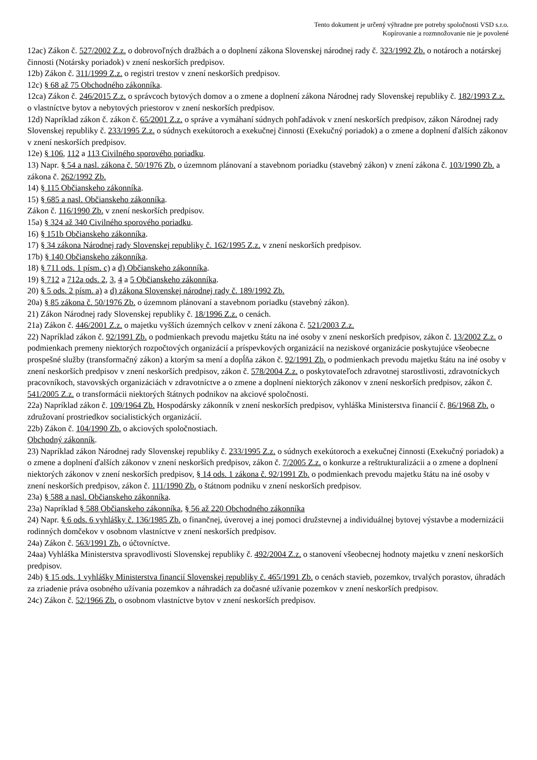Tento dokument je určený výhradne pre potreby spoločnosti VSD s.r.o.
Kopírovanie a rozmnožovanie nie je povolené
12ac) Zákon č. 527/2002 Z.z. o dobrovoľných dražbách a o doplnení zákona Slovenskej národnej rady č. 323/1992 Zb. o notároch a notárskej činnosti (Notársky poriadok) v znení neskorších predpisov.
12b) Zákon č. 311/1999 Z.z. o registri trestov v znení neskorších predpisov.
12c) § 68 až 75 Obchodného zákonníka.
12ca) Zákon č. 246/2015 Z.z. o správcoch bytových domov a o zmene a doplnení zákona Národnej rady Slovenskej republiky č. 182/1993 Z.z. o vlastníctve bytov a nebytových priestorov v znení neskorších predpisov.
12d) Napríklad zákon č. zákon č. 65/2001 Z.z. o správe a vymáhaní súdnych pohľadávok v znení neskorších predpisov, zákon Národnej rady Slovenskej republiky č. 233/1995 Z.z. o súdnych exekútoroch a exekučnej činnosti (Exekučný poriadok) a o zmene a doplnení ďalších zákonov v znení neskorších predpisov.
12e) § 106, 112 a 113 Civilného sporového poriadku.
13) Napr. § 54 a nasl. zákona č. 50/1976 Zb. o územnom plánovaní a stavebnom poriadku (stavebný zákon) v znení zákona č. 103/1990 Zb. a zákona č. 262/1992 Zb.
14) § 115 Občianskeho zákonníka.
15) § 685 a nasl. Občianskeho zákonníka.
Zákon č. 116/1990 Zb. v znení neskorších predpisov.
15a) § 324 až 340 Civilného sporového poriadku.
16) § 151b Občianskeho zákonníka.
17) § 34 zákona Národnej rady Slovenskej republiky č. 162/1995 Z.z. v znení neskorších predpisov.
17b) § 140 Občianskeho zákonníka.
18) § 711 ods. 1 písm. c) a d) Občianskeho zákonníka.
19) § 712 a 712a ods. 2, 3, 4 a 5 Občianskeho zákonníka.
20) § 5 ods. 2 písm. a) a d) zákona Slovenskej národnej rady č. 189/1992 Zb.
20a) § 85 zákona č. 50/1976 Zb. o územnom plánovaní a stavebnom poriadku (stavebný zákon).
21) Zákon Národnej rady Slovenskej republiky č. 18/1996 Z.z. o cenách.
21a) Zákon č. 446/2001 Z.z. o majetku vyšších územných celkov v znení zákona č. 521/2003 Z.z.
22) Napríklad zákon č. 92/1991 Zb. o podmienkach prevodu majetku štátu na iné osoby v znení neskorších predpisov, zákon č. 13/2002 Z.z. o podmienkach premeny niektorých rozpočtových organizácií a príspevkových organizácií na neziskové organizácie poskytujúce všeobecne prospešné služby (transformačný zákon) a ktorým sa mení a dopĺňa zákon č. 92/1991 Zb. o podmienkach prevodu majetku štátu na iné osoby v znení neskorších predpisov v znení neskorších predpisov, zákon č. 578/2004 Z.z. o poskytovateľoch zdravotnej starostlivosti, zdravotníckych pracovníkoch, stavovských organizáciách v zdravotníctve a o zmene a doplnení niektorých zákonov v znení neskorších predpisov, zákon č. 541/2005 Z.z. o transformácii niektorých štátnych podnikov na akciové spoločnosti.
22a) Napríklad zákon č. 109/1964 Zb. Hospodársky zákonník v znení neskorších predpisov, vyhláška Ministerstva financií č. 86/1968 Zb. o združovaní prostriedkov socialistických organizácií.
22b) Zákon č. 104/1990 Zb. o akciových spoločnostiach.
Obchodný zákonník.
23) Napríklad zákon Národnej rady Slovenskej republiky č. 233/1995 Z.z. o súdnych exekútoroch a exekučnej činnosti (Exekučný poriadok) a o zmene a doplnení ďalších zákonov v znení neskorších predpisov, zákon č. 7/2005 Z.z. o konkurze a reštrukturalizácii a o zmene a doplnení niektorých zákonov v znení neskorších predpisov, § 14 ods. 1 zákona č. 92/1991 Zb. o podmienkach prevodu majetku štátu na iné osoby v znení neskorších predpisov, zákon č. 111/1990 Zb. o štátnom podniku v znení neskorších predpisov.
23a) § 588 a nasl. Občianskeho zákonníka.
23a) Napríklad § 588 Občianskeho zákonníka, § 56 až 220 Obchodného zákonníka
24) Napr. § 6 ods. 6 vyhlášky č. 136/1985 Zb. o finančnej, úverovej a inej pomoci družstevnej a individuálnej bytovej výstavbe a modernizácii rodinných domčekov v osobnom vlastníctve v znení neskorších predpisov.
24a) Zákon č. 563/1991 Zb. o účtovníctve.
24aa) Vyhláška Ministerstva spravodlivosti Slovenskej republiky č. 492/2004 Z.z. o stanovení všeobecnej hodnoty majetku v znení neskorších predpisov.
24b) § 15 ods. 1 vyhlášky Ministerstva financií Slovenskej republiky č. 465/1991 Zb. o cenách stavieb, pozemkov, trvalých porastov, úhradách za zriadenie práva osobného užívania pozemkov a náhradách za dočasné užívanie pozemkov v znení neskorších predpisov.
24c) Zákon č. 52/1966 Zb. o osobnom vlastníctve bytov v znení neskorších predpisov.